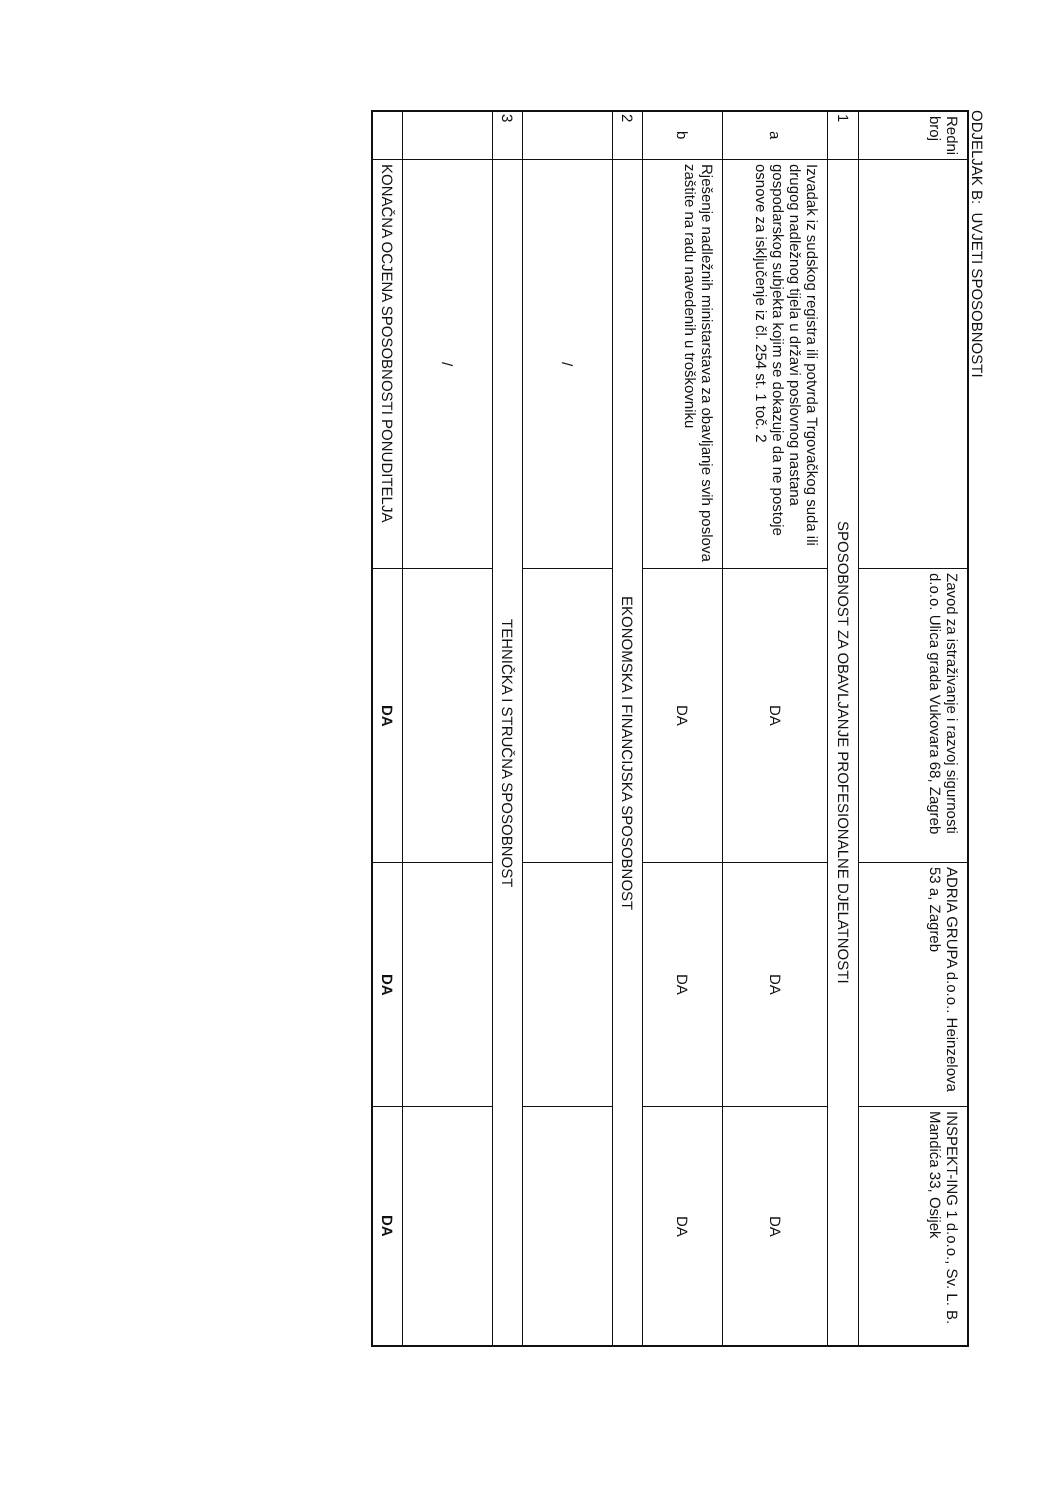ODJELJAK B: UVJETI SPOSOBNOSTI
| Redni broj | | Zavod za istraživanje i razvoj sigurnosti d.o.o. Ulica grada Vukovara 68, Zagreb | ADRIA GRUPA d.o.o.. Heinzelova 53 a, Zagreb | INSPEKT-ING 1 d.o.o., Sv. L. B. Mandića 33, Osijek |
| --- | --- | --- | --- | --- |
| 1 | SPOSOBNOST ZA OBAVLJANJE PROFESIONALNE DJELATNOSTI | | | |
| a | Izvadak iz sudskog registra ili potvrda Trgovačkog suda ili drugog nadležnog tijela u državi poslovnog nastana gospodarskog subjekta kojim se dokazuje da ne postoje osnove za isključenje iz čl. 254 st. 1 toč. 2 | DA | DA | DA |
| b | Rješenje nadležnih ministarstava za obavljanje svih poslova zaštite na radu navedenih u troškovniku | DA | DA | DA |
| 2 | EKONOMSKA I FINANCIJSKA SPOSOBNOST | | | |
| | / | | | |
| 3 | TEHNIČKA I STRUČNA SPOSOBNOST | | | |
| | / | | | |
| | KONAČNA OCJENA SPOSOBNOSTI PONUDITELJA | DA | DA | DA |